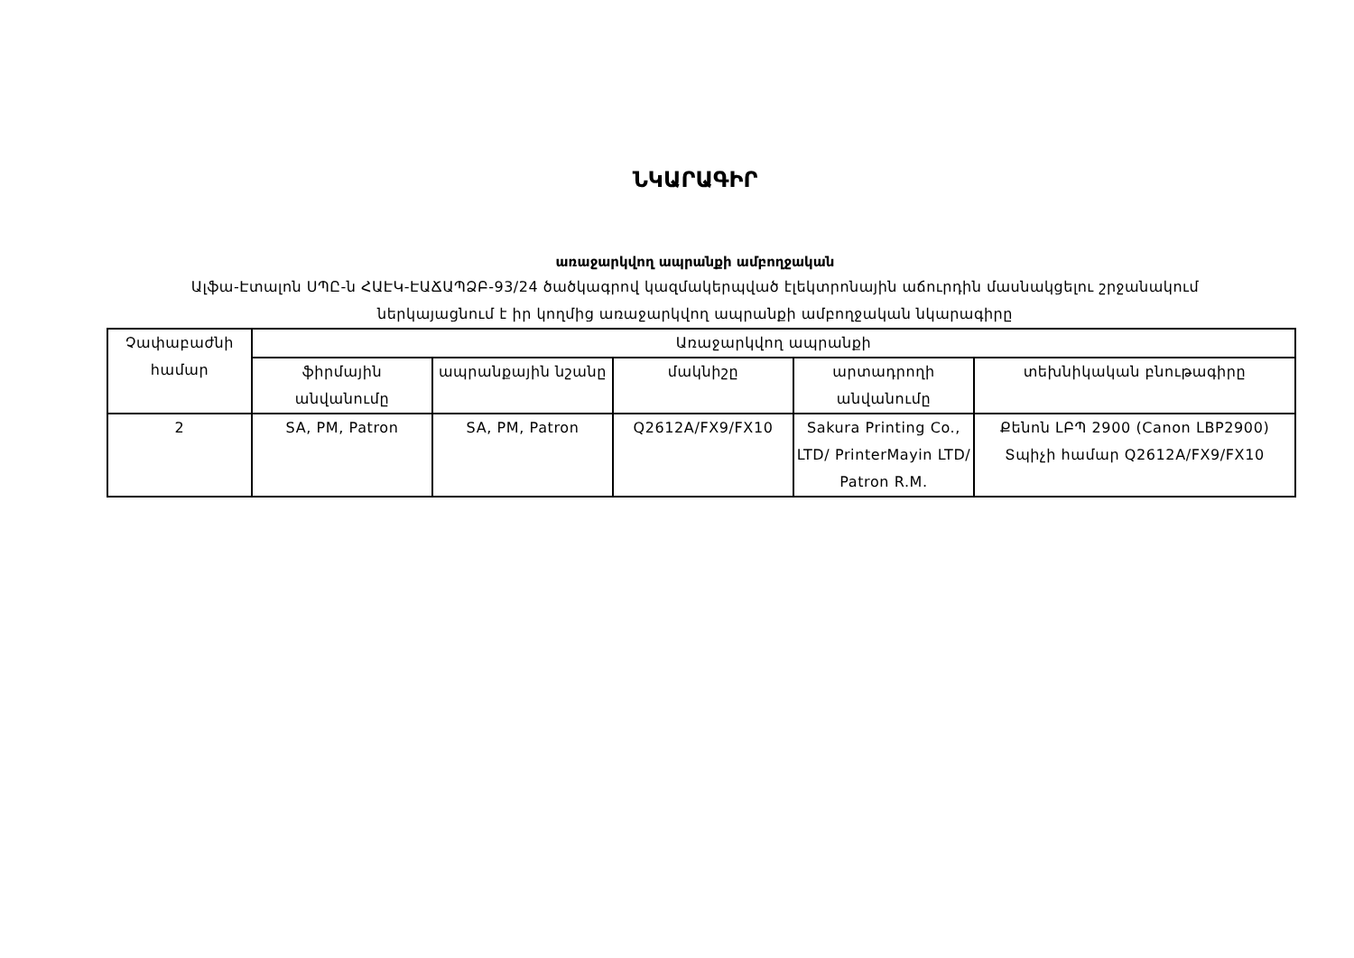ՆԿԱՐԱԳԻՐ
առաջարկվող ապրանքի ամբողջական
Ալֆա-Էտալոն ՍՊԸ-ն ՀԱԷԿ-ԷԱՃԱՊՁԲ-93/24 ծածկագրով կազմակերպված էլեկտրոնային աճուրդին մասնակցելու շրջանակում
ներկայացնում է իր կողմից առաջարկվող ապրանքի ամբողջական նկարագիրը
| Չափաբաժնի համար | Առաջարկվող ապրանքի | | | | |
| --- | --- | --- | --- | --- | --- |
| | ֆիրմային անվանումը | ապրանքային նշանը | մակնիշը | արտադրողի անվանումը | տեխնիկական բնութագիրը |
| 2 | SA, PM, Patron | SA, PM, Patron | Q2612A/FX9/FX10 | Sakura Printing Co., LTD/ PrinterMayin LTD/ Patron R.M. | Քենոն ԼԲՊ 2900 (Canon LBP2900) Տպիչի համար Q2612A/FX9/FX10 |